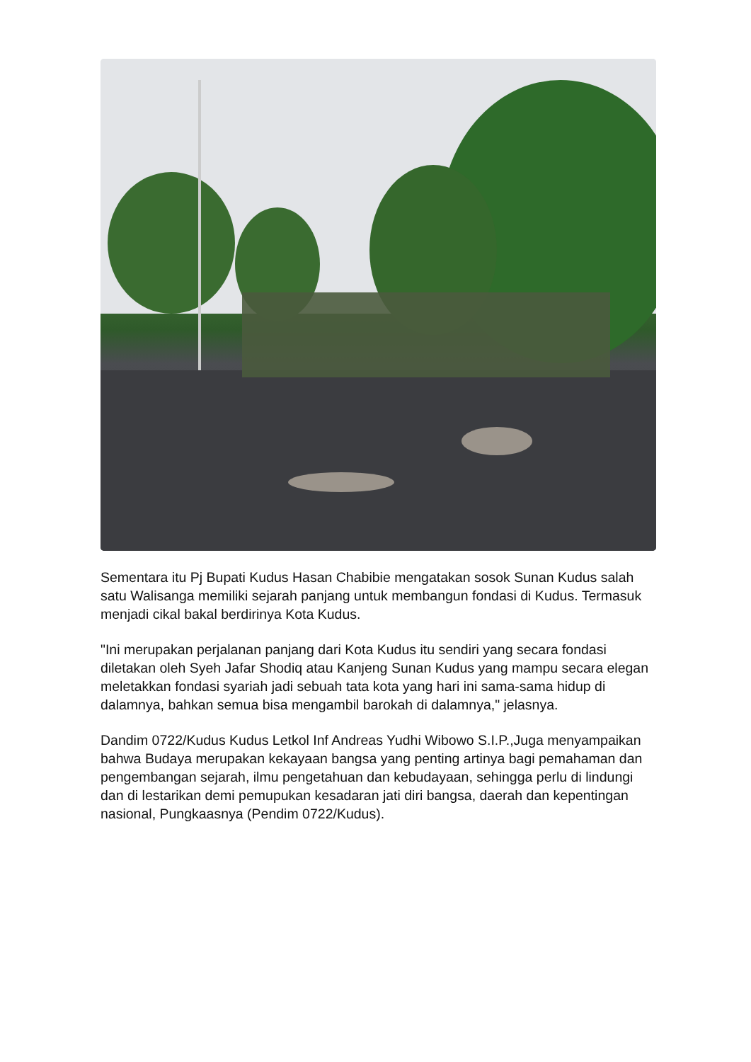Sementara itu Pj Bupati Kudus Hasan Chabibie mengatakan sosok Sunan Kudus salah satu Walisanga memiliki sejarah panjang untuk membangun fondasi di Kudus. Termasuk menjadi cikal bakal berdirinya Kota Kudus.
"Ini merupakan perjalanan panjang dari Kota Kudus itu sendiri yang secara fondasi diletakan oleh Syeh Jafar Shodiq atau Kanjeng Sunan Kudus yang mampu secara elegan meletakkan fondasi syariah jadi sebuah tata kota yang hari ini sama-sama hidup di dalamnya, bahkan semua bisa mengambil barokah di dalamnya," jelasnya.
Dandim 0722/Kudus Kudus Letkol Inf Andreas Yudhi Wibowo S.I.P.,Juga menyampaikan bahwa Budaya merupakan kekayaan bangsa yang penting artinya bagi pemahaman dan pengembangan sejarah, ilmu pengetahuan dan kebudayaan, sehingga perlu di lindungi dan di lestarikan demi pemupukan kesadaran jati diri bangsa, daerah dan kepentingan nasional, Pungkaasnya (Pendim 0722/Kudus).